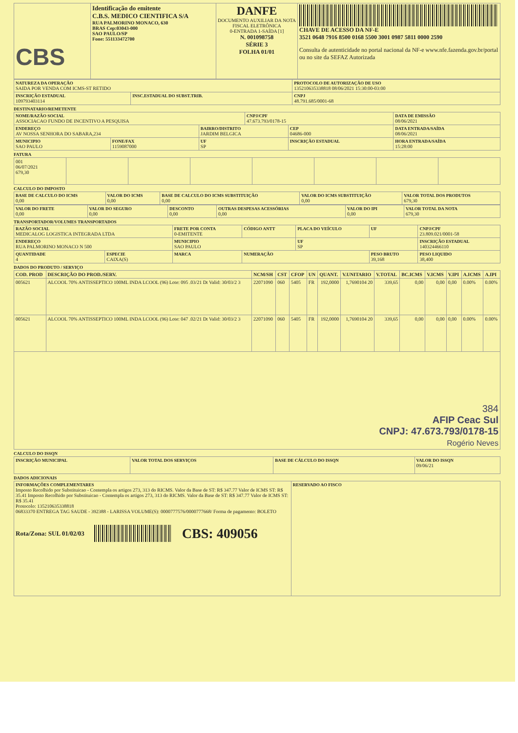| CBS | Identificação do emitente C.B.S. MEDICO CIENTIFICA S/A RUA PALMORINO MONACO, 630 BRAS Cep:03043-000 SAO PAULO/SP Fone: 551133472700 | DANFE DOCUMENTO AUXILIAR DA NOTA FISCAL ELETRÔNICA 0-ENTRADA 1-SAÍDA [1] N. 001098758 SÉRIE 3 FOLHA 01/01 | CHAVE DE ACESSO DA NF-E 3521 0648 7916 8500 0168 5500 3001 0987 5811 0000 2590 Consulta de autenticidade no portal nacional da NF-e www.nfe.fazenda.gov.br/portal ou no site da SEFAZ Autorizada |
| NATUREZA DA OPERAÇÃO SAIDA POR VENDA COM ICMS-ST RETIDO | | PROTOCOLO DE AUTORIZAÇÃO DE USO 135210635338818 08/06/2021 15:30:00-03:00 |
| INSCRIÇÃO ESTADUAL 109793403114 | INSC.ESTADUAL DO SUBST.TRIB. | CNPJ 48.791.685/0001-68 |
DESTINATARIO/REMETENTE
| NOME/RAZÃO SOCIAL ASSOCIACAO FUNDO DE INCENTIVO A PESQUISA | | | CNPJ/CPF 47.673.793/0178-15 | | DATA DE EMISSÃO 08/06/2021 |
| ENDEREÇO AV NOSSA SENHORA DO SABARA,234 | | BAIRRO/DISTRITO JARDIM BELGICA | | CEP 04686-000 | DATA ENTRADA/SAÍDA 08/06/2021 |
| MUNICIPIO SAO PAULO | FONE/FAX 1159087000 | UF SP | | INSCRIÇÃO ESTADUAL | HORA ENTRADA/SAÍDA 15:28:00 |
FATURA
| 001 06/07/2021 679,30 | | | | | | | |
CALCULO DO IMPOSTO
| BASE DE CALCULO DO ICMS 0,00 | VALOR DO ICMS 0,00 | BASE DE CALCULO DO ICMS SUBSTITUIÇÃO 0,00 | VALOR DO ICMS SUBSTITUIÇÃO 0,00 | VALOR TOTAL DOS PRODUTOS 679,30 |
| VALOR DO FRETE 0,00 | VALOR DO SEGURO 0,00 | DESCONTO 0,00 | OUTRAS DESPESAS ACESSÓRIAS 0,00 | VALOR DO IPI 0,00 | VALOR TOTAL DA NOTA 679,30 |
TRANSPORTADOR/VOLUMES TRANSPORTADOS
| RAZÃO SOCIAL MEDICALOG LOGISTICA INTEGRADA LTDA | | FRETE POR CONTA 0-EMITENTE | CÓDIGO ANTT | PLACA DO VEÍCULO | UF | CNPJ/CPF 23.809.021/0001-58 |
| ENDEREÇO RUA PALMORINO MONACO N 500 | | MUNICIPIO SAO PAULO | | UF SP | | INSCRIÇÃO ESTADUAL 140324466110 |
| QUANTIDADE 4 | ESPECIE CAIXA(S) | MARCA | NUMERAÇÃO | | PESO BRUTO 39,168 | PESO LIQUIDO 38,400 |
DADOS DO PRODUTO / SERVIÇO
| COD. PROD | DESCRIÇÃO DO PROD./SERV. | NCM/SH | CST | CFOP | UN | QUANT. | V.UNITARIO | V.TOTAL | BC.ICMS | V.ICMS | V.IPI | A.ICMS | A.IPI |
| --- | --- | --- | --- | --- | --- | --- | --- | --- | --- | --- | --- | --- | --- |
| 005621 | ALCOOL 70% ANTISSEPTICO 100ML INDA LCOOL (96) Lote: 095 .03/21 Dt Valid: 30/03/2 3 | 22071090 | 060 | 5405 | FR | 192,0000 | 1,7690104 20 | 339,65 | 0,00 | 0,00 | 0,00 | 0.00% | 0.00% |
| 005621 | ALCOOL 70% ANTISSEPTICO 100ML INDA LCOOL (96) Lote: 047 .02/21 Dt Valid: 30/03/2 3 | 22071090 | 060 | 5405 | FR | 192,0000 | 1,7690104 20 | 339,65 | 0,00 | 0,00 | 0,00 | 0.00% | 0.00% |
| 384 AFIP Ceac Sul CNPJ: 47.673.793/0178-15 Rogério Neves | | | | | | | | | | | | | |
CALCULO DO ISSQN
| INSCRIÇÃO MUNICIPAL | VALOR TOTAL DOS SERVIÇOS | BASE DE CÁLCULO DO ISSQN | VALOR DO ISSQN 09/06/21 |
DADOS ADICIONAIS
| INFORMAÇÕES COMPLEMENTARES Imposto Recolhido por Substituicao - Contempla os artigos 273, 313 do RICMS. Valor da Base de ST: R$ 347.77 Valor de ICMS ST: R$ 35.41 Imposto Recolhido por Substituicao - Contempla os artigos 273, 313 do RICMS. Valor da Base de ST: R$ 347.77 Valor de ICMS ST: R$ 35.41 Protocolo: 135210635338818 06833370 ENTREGA TAG SAUDE - 392388 - LARISSA VOLUME(S): 0000777576/0000777668/ Forma de pagamento: BOLETO Rota/Zona: SUL 01/02/03 CBS: 409056 | RESERVADO AO FISCO |